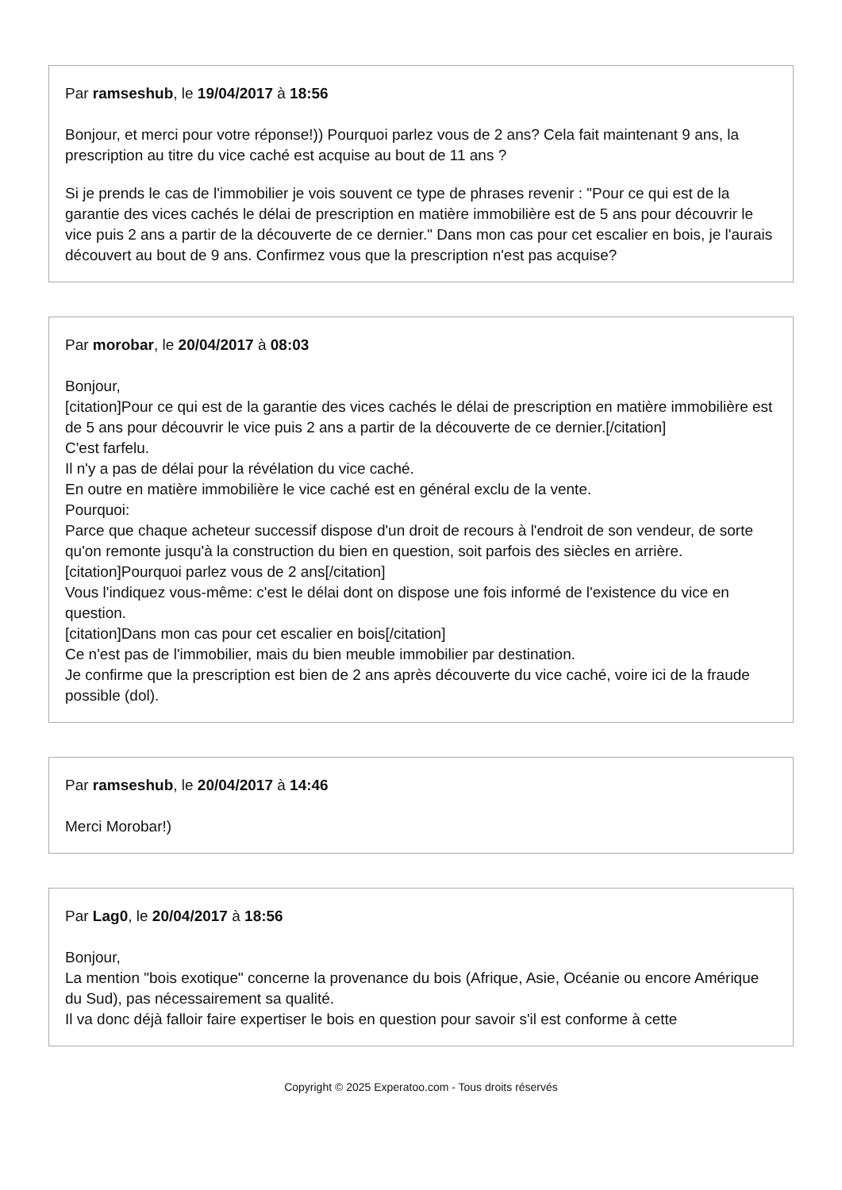Par ramseshub, le 19/04/2017 à 18:56
Bonjour, et merci pour votre réponse!)) Pourquoi parlez vous de 2 ans? Cela fait maintenant 9 ans, la prescription au titre du vice caché est acquise au bout de 11 ans ?
Si je prends le cas de l'immobilier je vois souvent ce type de phrases revenir : "Pour ce qui est de la garantie des vices cachés le délai de prescription en matière immobilière est de 5 ans pour découvrir le vice puis 2 ans a partir de la découverte de ce dernier." Dans mon cas pour cet escalier en bois, je l'aurais découvert au bout de 9 ans. Confirmez vous que la prescription n'est pas acquise?
Par morobar, le 20/04/2017 à 08:03
Bonjour,
[citation]Pour ce qui est de la garantie des vices cachés le délai de prescription en matière immobilière est de 5 ans pour découvrir le vice puis 2 ans a partir de la découverte de ce dernier.[/citation]
C'est farfelu.
Il n'y a pas de délai pour la révélation du vice caché.
En outre en matière immobilière le vice caché est en général exclu de la vente.
Pourquoi:
Parce que chaque acheteur successif dispose d'un droit de recours à l'endroit de son vendeur, de sorte qu'on remonte jusqu'à la construction du bien en question, soit parfois des siècles en arrière.
[citation]Pourquoi parlez vous de 2 ans[/citation]
Vous l'indiquez vous-même: c'est le délai dont on dispose une fois informé de l'existence du vice en question.
[citation]Dans mon cas pour cet escalier en bois[/citation]
Ce n'est pas de l'immobilier, mais du bien meuble immobilier par destination.
Je confirme que la prescription est bien de 2 ans après découverte du vice caché, voire ici de la fraude possible (dol).
Par ramseshub, le 20/04/2017 à 14:46
Merci Morobar!)
Par Lag0, le 20/04/2017 à 18:56
Bonjour,
La mention "bois exotique" concerne la provenance du bois (Afrique, Asie, Océanie ou encore Amérique du Sud), pas nécessairement sa qualité.
Il va donc déjà falloir faire expertiser le bois en question pour savoir s'il est conforme à cette
Copyright © 2025 Experatoo.com - Tous droits réservés